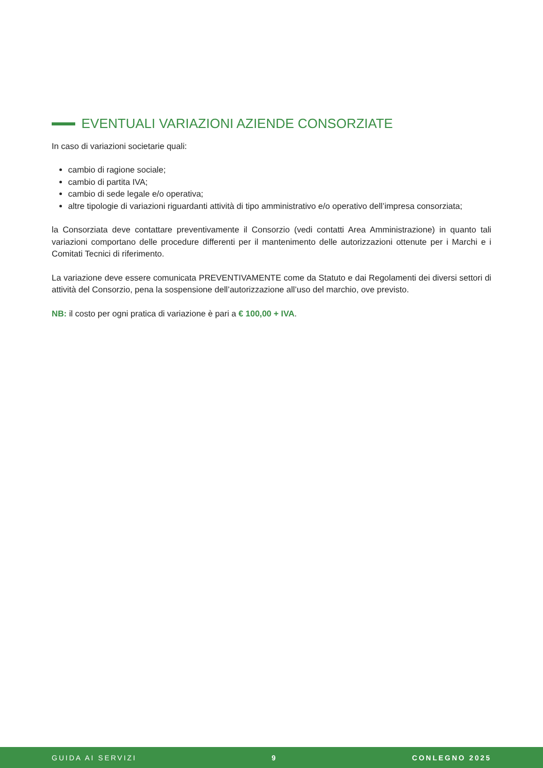EVENTUALI VARIAZIONI AZIENDE CONSORZIATE
In caso di variazioni societarie quali:
cambio di ragione sociale;
cambio di partita IVA;
cambio di sede legale e/o operativa;
altre tipologie di variazioni riguardanti attività di tipo amministrativo e/o operativo dell’impresa consorziata;
la Consorziata deve contattare preventivamente il Consorzio (vedi contatti Area Amministrazione) in quanto tali variazioni comportano delle procedure differenti per il mantenimento delle autorizzazioni ottenute per i Marchi e i Comitati Tecnici di riferimento.
La variazione deve essere comunicata PREVENTIVAMENTE come da Statuto e dai Regolamenti dei diversi settori di attività del Consorzio, pena la sospensione dell’autorizzazione all’uso del marchio, ove previsto.
NB: il costo per ogni pratica di variazione è pari a € 100,00 + IVA.
GUIDA AI SERVIZI 9 CONLEGNO 2025